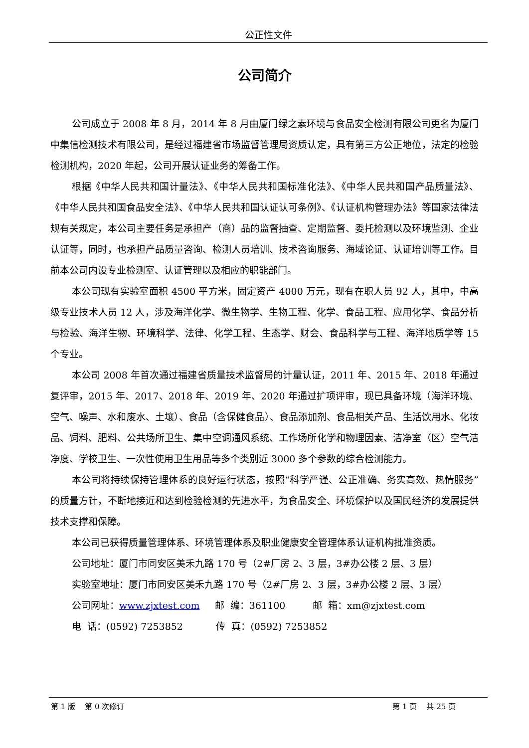公正性文件
公司简介
公司成立于 2008 年 8 月，2014 年 8 月由厦门绿之素环境与食品安全检测有限公司更名为厦门中集信检测技术有限公司，是经过福建省市场监督管理局资质认定，具有第三方公正地位，法定的检验检测机构，2020 年起，公司开展认证业务的筹备工作。
根据《中华人民共和国计量法》、《中华人民共和国标准化法》、《中华人民共和国产品质量法》、《中华人民共和国食品安全法》、《中华人民共和国认证认可条例》、《认证机构管理办法》等国家法律法规有关规定，本公司主要任务是承担产（商）品的监督抽查、定期监督、委托检测以及环境监测、企业认证等，同时，也承担产品质量咨询、检测人员培训、技术咨询服务、海域论证、认证培训等工作。目前本公司内设专业检测室、认证管理以及相应的职能部门。
本公司现有实验室面积 4500 平方米，固定资产 4000 万元，现有在职人员 92 人，其中，中高级专业技术人员 12 人，涉及海洋化学、微生物学、生物工程、化学、食品工程、应用化学、食品分析与检验、海洋生物、环境科学、法律、化学工程、生态学、财会、食品科学与工程、海洋地质学等 15 个专业。
本公司 2008 年首次通过福建省质量技术监督局的计量认证，2011 年、2015 年、2018 年通过复评审，2015 年、2017、2018 年、2019 年、2020 年通过扩项评审，现已具备环境（海洋环境、空气、噪声、水和废水、土壤）、食品（含保健食品）、食品添加剂、食品相关产品、生活饮用水、化妆品、饲料、肥料、公共场所卫生、集中空调通风系统、工作场所化学和物理因素、洁净室（区）空气洁净度、学校卫生、一次性使用卫生用品等多个类别近 3000 多个参数的综合检测能力。
本公司将持续保持管理体系的良好运行状态，按照“科学严谨、公正准确、务实高效、热情服务”的质量方针，不断地接近和达到检验检测的先进水平，为食品安全、环境保护以及国民经济的发展提供技术支撑和保障。
本公司已获得质量管理体系、环境管理体系及职业健康安全管理体系认证机构批准资质。
公司地址：厦门市同安区美禾九路 170 号（2#厂房 2、3 层，3#办公楼 2 层、3 层）
实验室地址：厦门市同安区美禾九路 170 号（2#厂房 2、3 层，3#办公楼 2 层、3 层）
公司网址：www.zjxtest.com 邮 编：361100 邮 箱：xm@zjxtest.com
电 话：(0592) 7253852 传 真：(0592) 7253852
第 1 版 第 0 次修订 第 1 页 共 25 页